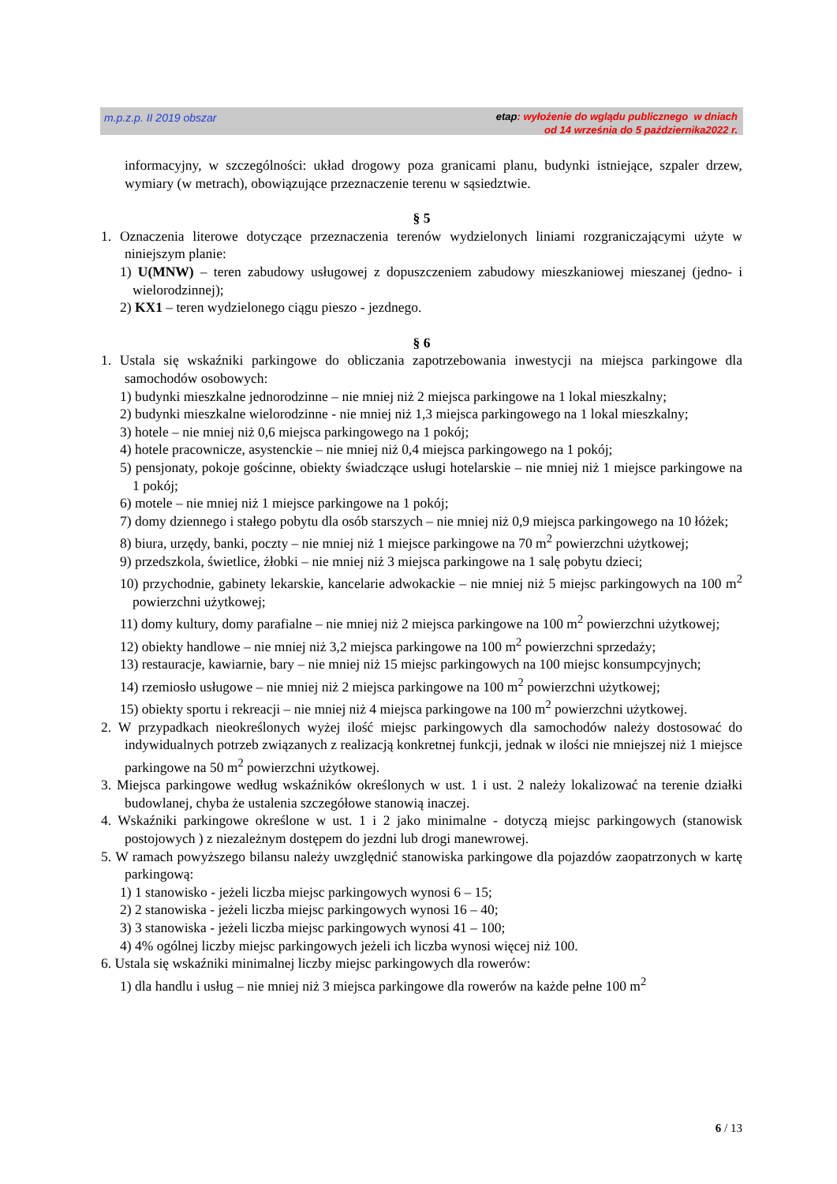m.p.z.p. II 2019 obszar
etap: wyłożenie do wglądu publicznego w dniach
od 14 września do 5 października2022 r.
informacyjny, w szczególności: układ drogowy poza granicami planu, budynki istniejące, szpaler drzew, wymiary (w metrach), obowiązujące przeznaczenie terenu w sąsiedztwie.
§ 5
1. Oznaczenia literowe dotyczące przeznaczenia terenów wydzielonych liniami rozgraniczającymi użyte w niniejszym planie:
1) U(MNW) – teren zabudowy usługowej z dopuszczeniem zabudowy mieszkaniowej mieszanej (jedno- i wielorodzinnej);
2) KX1 – teren wydzielonego ciągu pieszo - jezdnego.
§ 6
1. Ustala się wskaźniki parkingowe do obliczania zapotrzebowania inwestycji na miejsca parkingowe dla samochodów osobowych:
1) budynki mieszkalne jednorodzinne – nie mniej niż 2 miejsca parkingowe na 1 lokal mieszkalny;
2) budynki mieszkalne wielorodzinne - nie mniej niż 1,3 miejsca parkingowego na 1 lokal mieszkalny;
3) hotele – nie mniej niż 0,6 miejsca parkingowego na 1 pokój;
4) hotele pracownicze, asystenckie – nie mniej niż 0,4 miejsca parkingowego na 1 pokój;
5) pensjonaty, pokoje gościnne, obiekty świadczące usługi hotelarskie – nie mniej niż 1 miejsce parkingowe na 1 pokój;
6) motele – nie mniej niż 1 miejsce parkingowe na 1 pokój;
7) domy dziennego i stałego pobytu dla osób starszych – nie mniej niż 0,9 miejsca parkingowego na 10 łóżek;
8) biura, urzędy, banki, poczty – nie mniej niż 1 miejsce parkingowe na 70 m<sup>2</sup> powierzchni użytkowej;
9) przedszkola, świetlice, żłobki – nie mniej niż 3 miejsca parkingowe na 1 salę pobytu dzieci;
10) przychodnie, gabinety lekarskie, kancelarie adwokackie – nie mniej niż 5 miejsc parkingowych na 100 m<sup>2</sup> powierzchni użytkowej;
11) domy kultury, domy parafialne – nie mniej niż 2 miejsca parkingowe na 100 m<sup>2</sup> powierzchni użytkowej;
12) obiekty handlowe – nie mniej niż 3,2 miejsca parkingowe na 100 m<sup>2</sup> powierzchni sprzedaży;
13) restauracje, kawiarnie, bary – nie mniej niż 15 miejsc parkingowych na 100 miejsc konsumpcyjnych;
14) rzemiosło usługowe – nie mniej niż 2 miejsca parkingowe na 100 m<sup>2</sup> powierzchni użytkowej;
15) obiekty sportu i rekreacji – nie mniej niż 4 miejsca parkingowe na 100 m<sup>2</sup> powierzchni użytkowej.
2. W przypadkach nieokreślonych wyżej ilość miejsc parkingowych dla samochodów należy dostosować do indywidualnych potrzeb związanych z realizacją konkretnej funkcji, jednak w ilości nie mniejszej niż 1 miejsce parkingowe na 50 m<sup>2</sup> powierzchni użytkowej.
3. Miejsca parkingowe według wskaźników określonych w ust. 1 i ust. 2 należy lokalizować na terenie działki budowlanej, chyba że ustalenia szczegółowe stanowią inaczej.
4. Wskaźniki parkingowe określone w ust. 1 i 2 jako minimalne - dotyczą miejsc parkingowych (stanowisk postojowych ) z niezależnym dostępem do jezdni lub drogi manewrowej.
5. W ramach powyższego bilansu należy uwzględnić stanowiska parkingowe dla pojazdów zaopatrzonych w kartę parkingową:
1) 1 stanowisko - jeżeli liczba miejsc parkingowych wynosi 6 – 15;
2) 2 stanowiska - jeżeli liczba miejsc parkingowych wynosi 16 – 40;
3) 3 stanowiska - jeżeli liczba miejsc parkingowych wynosi 41 – 100;
4) 4% ogólnej liczby miejsc parkingowych jeżeli ich liczba wynosi więcej niż 100.
6. Ustala się wskaźniki minimalnej liczby miejsc parkingowych dla rowerów:
1) dla handlu i usług – nie mniej niż 3 miejsca parkingowe dla rowerów na każde pełne 100 m<sup>2</sup>
6 / 13